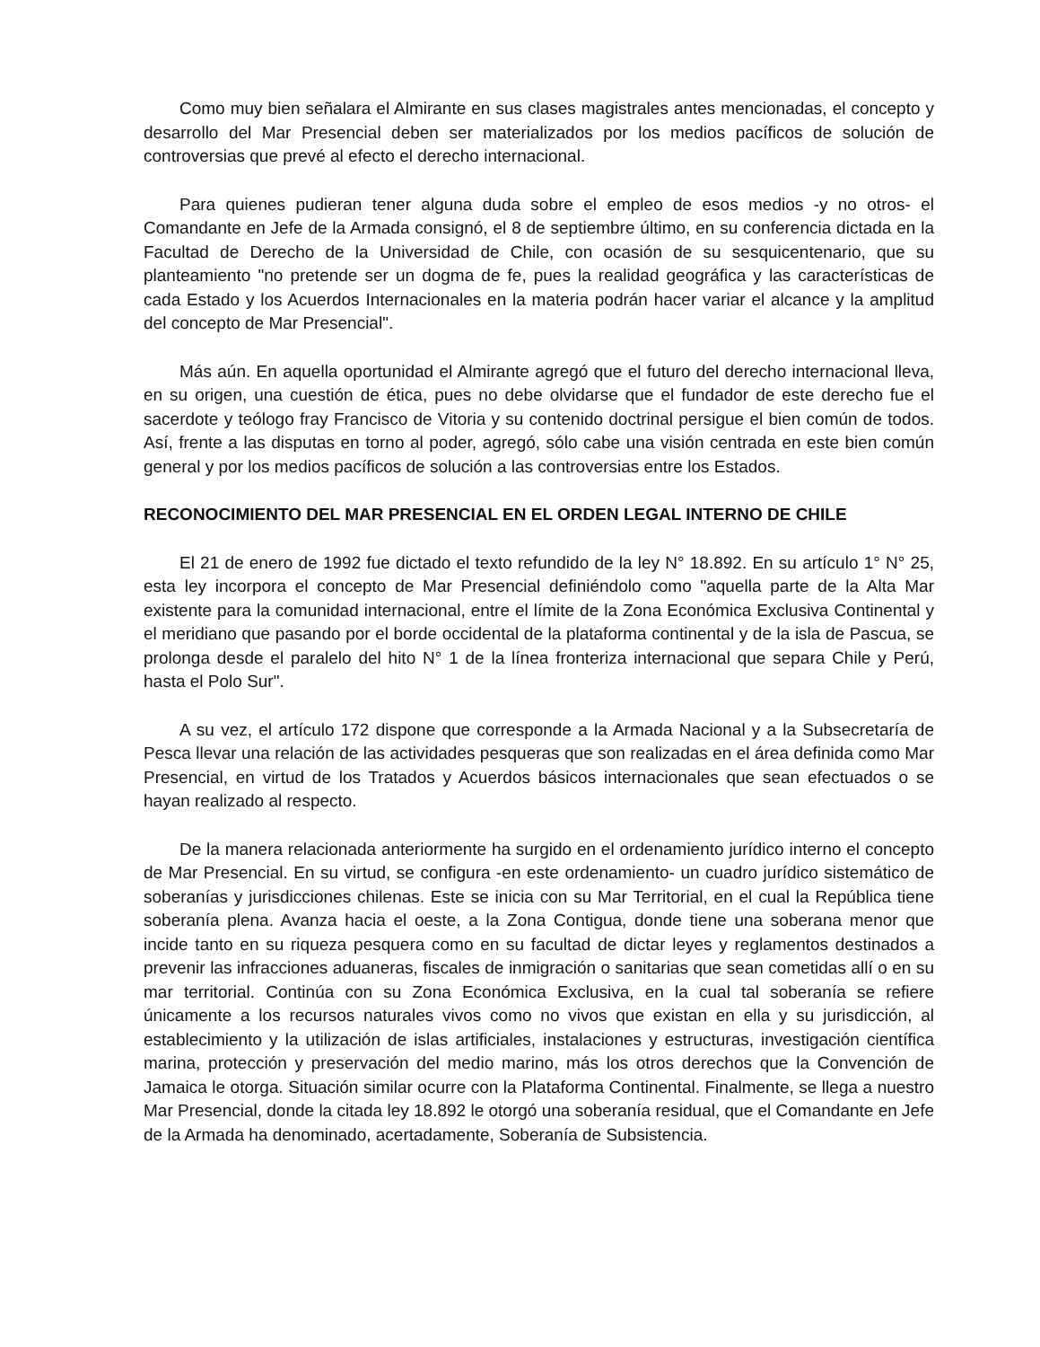Como muy bien señalara el Almirante en sus clases magistrales antes mencionadas, el concepto y desarrollo del Mar Presencial deben ser materializados por los medios pacíficos de solución de controversias que prevé al efecto el derecho internacional.
Para quienes pudieran tener alguna duda sobre el empleo de esos medios -y no otros- el Comandante en Jefe de la Armada consignó, el 8 de septiembre último, en su conferencia dictada en la Facultad de Derecho de la Universidad de Chile, con ocasión de su sesquicentenario, que su planteamiento "no pretende ser un dogma de fe, pues la realidad geográfica y las características de cada Estado y los Acuerdos Internacionales en la materia podrán hacer variar el alcance y la amplitud del concepto de Mar Presencial".
Más aún. En aquella oportunidad el Almirante agregó que el futuro del derecho internacional lleva, en su origen, una cuestión de ética, pues no debe olvidarse que el fundador de este derecho fue el sacerdote y teólogo fray Francisco de Vitoria y su contenido doctrinal persigue el bien común de todos. Así, frente a las disputas en torno al poder, agregó, sólo cabe una visión centrada en este bien común general y por los medios pacíficos de solución a las controversias entre los Estados.
RECONOCIMIENTO DEL MAR PRESENCIAL EN EL ORDEN LEGAL INTERNO DE CHILE
El 21 de enero de 1992 fue dictado el texto refundido de la ley N° 18.892. En su artículo 1° N° 25, esta ley incorpora el concepto de Mar Presencial definiéndolo como "aquella parte de la Alta Mar existente para la comunidad internacional, entre el límite de la Zona Económica Exclusiva Continental y el meridiano que pasando por el borde occidental de la plataforma continental y de la isla de Pascua, se prolonga desde el paralelo del hito N° 1 de la línea fronteriza internacional que separa Chile y Perú, hasta el Polo Sur".
A su vez, el artículo 172 dispone que corresponde a la Armada Nacional y a la Subsecretaría de Pesca llevar una relación de las actividades pesqueras que son realizadas en el área definida como Mar Presencial, en virtud de los Tratados y Acuerdos básicos internacionales que sean efectuados o se hayan realizado al respecto.
De la manera relacionada anteriormente ha surgido en el ordenamiento jurídico interno el concepto de Mar Presencial. En su virtud, se configura -en este ordenamiento- un cuadro jurídico sistemático de soberanías y jurisdicciones chilenas. Este se inicia con su Mar Territorial, en el cual la República tiene soberanía plena. Avanza hacia el oeste, a la Zona Contigua, donde tiene una soberana menor que incide tanto en su riqueza pesquera como en su facultad de dictar leyes y reglamentos destinados a prevenir las infracciones aduaneras, fiscales de inmigración o sanitarias que sean cometidas allí o en su mar territorial. Continúa con su Zona Económica Exclusiva, en la cual tal soberanía se refiere únicamente a los recursos naturales vivos como no vivos que existan en ella y su jurisdicción, al establecimiento y la utilización de islas artificiales, instalaciones y estructuras, investigación científica marina, protección y preservación del medio marino, más los otros derechos que la Convención de Jamaica le otorga. Situación similar ocurre con la Plataforma Continental. Finalmente, se llega a nuestro Mar Presencial, donde la citada ley 18.892 le otorgó una soberanía residual, que el Comandante en Jefe de la Armada ha denominado, acertadamente, Soberanía de Subsistencia.